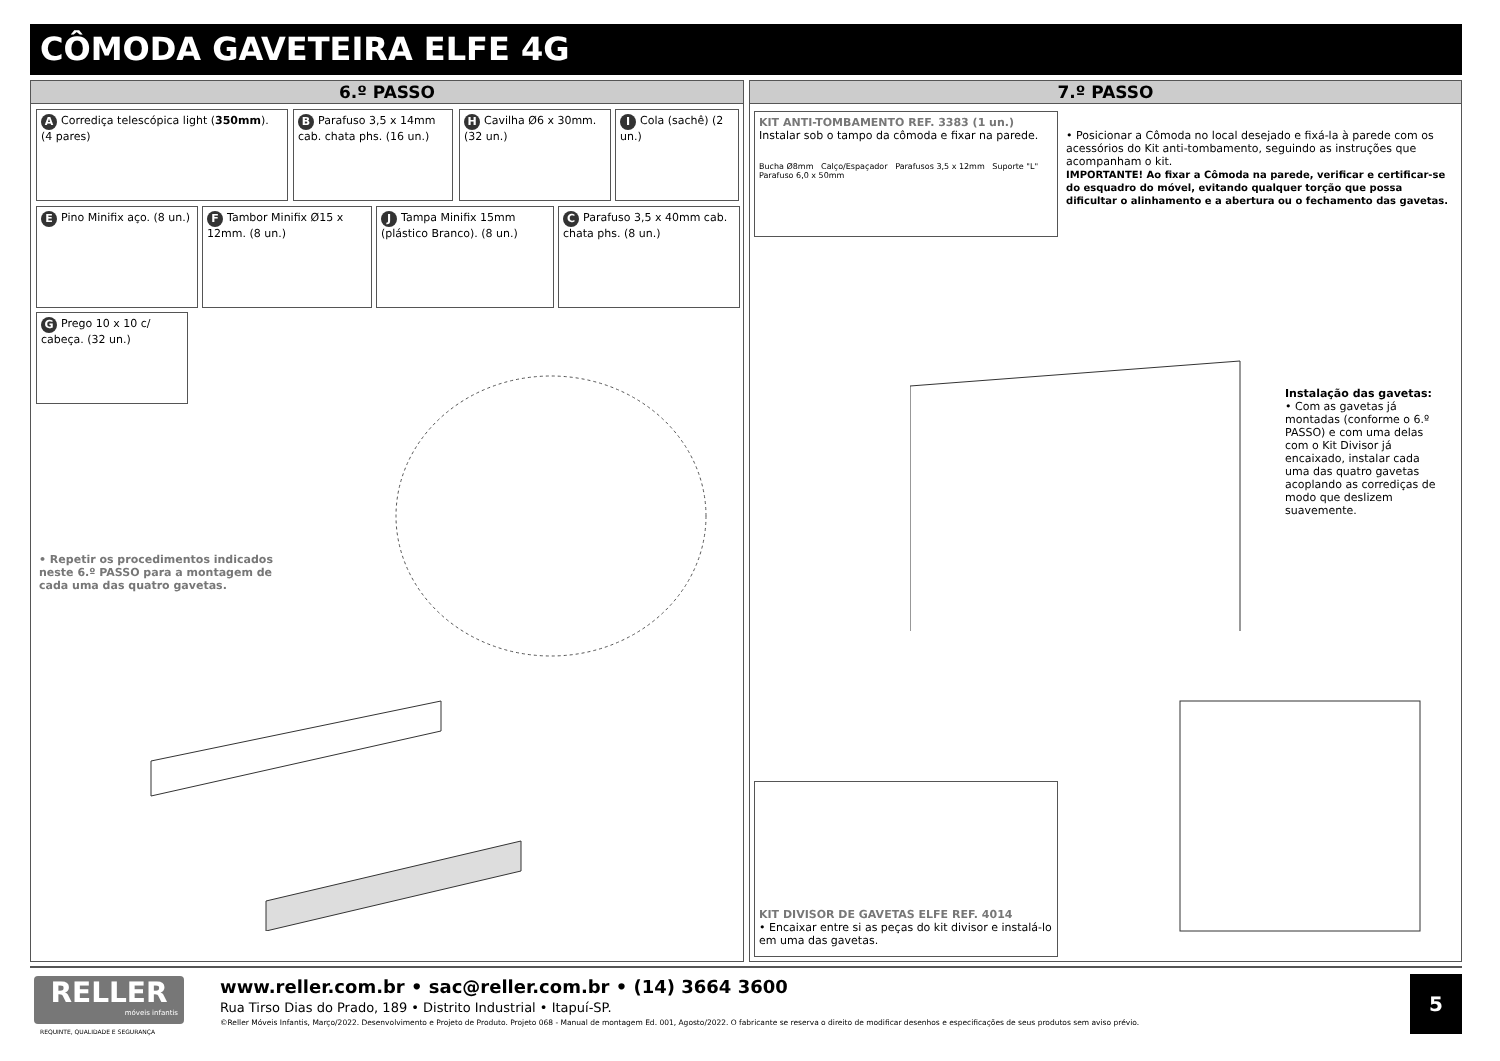CÔMODA GAVETEIRA ELFE 4G
6.º PASSO
A Corrediça telescópica light (350mm).
(4 pares)
B Parafuso 3,5 x 14mm cab. chata phs. (16 un.)
H Cavilha Ø6 x 30mm. (32 un.)
I Cola (sachê) (2 un.)
E Pino Minifix aço. (8 un.)
F Tambor Minifix Ø15 x 12mm. (8 un.)
J Tampa Minifix 15mm (plástico Branco). (8 un.)
C Parafuso 3,5 x 40mm cab. chata phs. (8 un.)
G Prego 10 x 10 c/ cabeça. (32 un.)
• Repetir os procedimentos indicados neste 6.º PASSO para a montagem de cada uma das quatro gavetas.
7.º PASSO
KIT ANTI-TOMBAMENTO REF. 3383 (1 un.)
Instalar sob o tampo da cômoda e fixar na parede.
Bucha Ø8mm Calço/Espaçador Parafusos 3,5 x 12mm Suporte "L" Parafuso 6,0 x 50mm
• Posicionar a Cômoda no local desejado e fixá-la à parede com os acessórios do Kit anti-tombamento, seguindo as instruções que acompanham o kit.
IMPORTANTE! Ao fixar a Cômoda na parede, verificar e certificar-se do esquadro do móvel, evitando qualquer torção que possa dificultar o alinhamento e a abertura ou o fechamento das gavetas.
Instalação das gavetas:
• Com as gavetas já montadas (conforme o 6.º PASSO) e com uma delas com o Kit Divisor já encaixado, instalar cada uma das quatro gavetas acoplando as corrediças de modo que deslizem suavemente.
KIT DIVISOR DE GAVETAS ELFE REF. 4014
• Encaixar entre si as peças do kit divisor e instalá-lo em uma das gavetas.
RELLER
móveis infantis
REQUINTE, QUALIDADE E SEGURANÇA
www.reller.com.br • sac@reller.com.br • (14) 3664 3600
Rua Tirso Dias do Prado, 189 • Distrito Industrial • Itapuí-SP.
©Reller Móveis Infantis, Março/2022. Desenvolvimento e Projeto de Produto. Projeto 068 - Manual de montagem Ed. 001, Agosto/2022. O fabricante se reserva o direito de modificar desenhos e especificações de seus produtos sem aviso prévio.
5